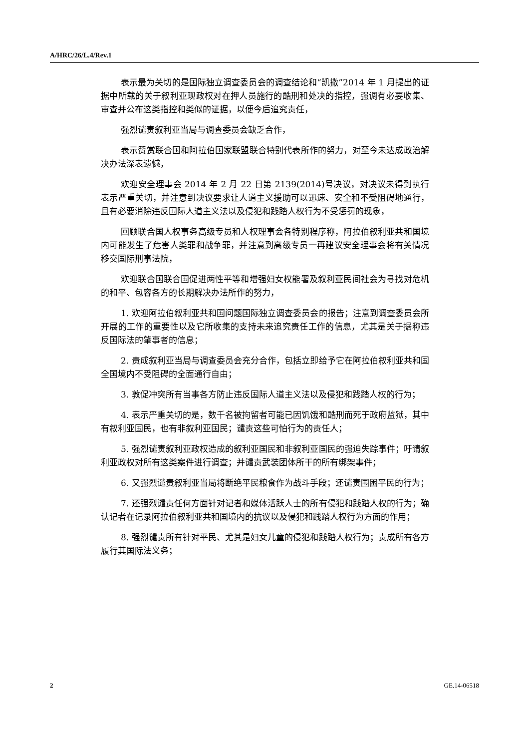A/HRC/26/L.4/Rev.1
表示最为关切的是国际独立调查委员会的调查结论和“凯撒”2014 年 1 月提出的证据中所载的关于叙利亚现政权对在押人员施行的酷刑和处决的指控，强调有必要收集、审查并公布这类指控和类似的证据，以便今后追究责任，
强烈谴责叙利亚当局与调查委员会缺乏合作，
表示赞赏联合国和阿拉伯国家联盟联合特别代表所作的努力，对至今未达成政治解决办法深表遗憾，
欢迎安全理事会 2014 年 2 月 22 日第 2139(2014)号决议，对决议未得到执行表示严重关切，并注意到决议要求让人道主义援助可以迅速、安全和不受阻碍地通行，且有必要消除违反国际人道主义法以及侵犯和践踏人权行为不受惩罚的现象，
回顾联合国人权事务高级专员和人权理事会各特别程序称，阿拉伯叙利亚共和国境内可能发生了危害人类罪和战争罪，并注意到高级专员一再建议安全理事会将有关情况移交国际刑事法院，
欢迎联合国联合国促进两性平等和增强妇女权能署及叙利亚民间社会为寻找对危机的和平、包容各方的长期解决办法所作的努力，
1. 欢迎阿拉伯叙利亚共和国问题国际独立调查委员会的报告；注意到调查委员会所开展的工作的重要性以及它所收集的支持未来追究责任工作的信息，尤其是关于据称违反国际法的肇事者的信息；
2. 责成叙利亚当局与调查委员会充分合作，包括立即给予它在阿拉伯叙利亚共和国全国境内不受阻碍的全面通行自由；
3. 敦促冲突所有当事各方防止违反国际人道主义法以及侵犯和践踏人权的行为；
4. 表示严重关切的是，数千名被拘留者可能已因饥饿和酷刑而死于政府监狱，其中有叙利亚国民，也有非叙利亚国民；谴责这些可怕行为的责任人；
5. 强烈谴责叙利亚政权造成的叙利亚国民和非叙利亚国民的强迫失踪事件；吁请叙利亚政权对所有这类案件进行调查；并谴责武装团体所干的所有绑架事件；
6. 又强烈谴责叙利亚当局将断绝平民粮食作为战斗手段；还谴责围困平民的行为；
7. 还强烈谴责任何方面针对记者和媒体活跃人士的所有侵犯和践踏人权的行为；确认记者在记录阿拉伯叙利亚共和国境内的抗议以及侵犯和践踏人权行为方面的作用；
8. 强烈谴责所有针对平民、尤其是妇女儿童的侵犯和践踏人权行为；责成所有各方履行其国际法义务；
2 GE.14-06518